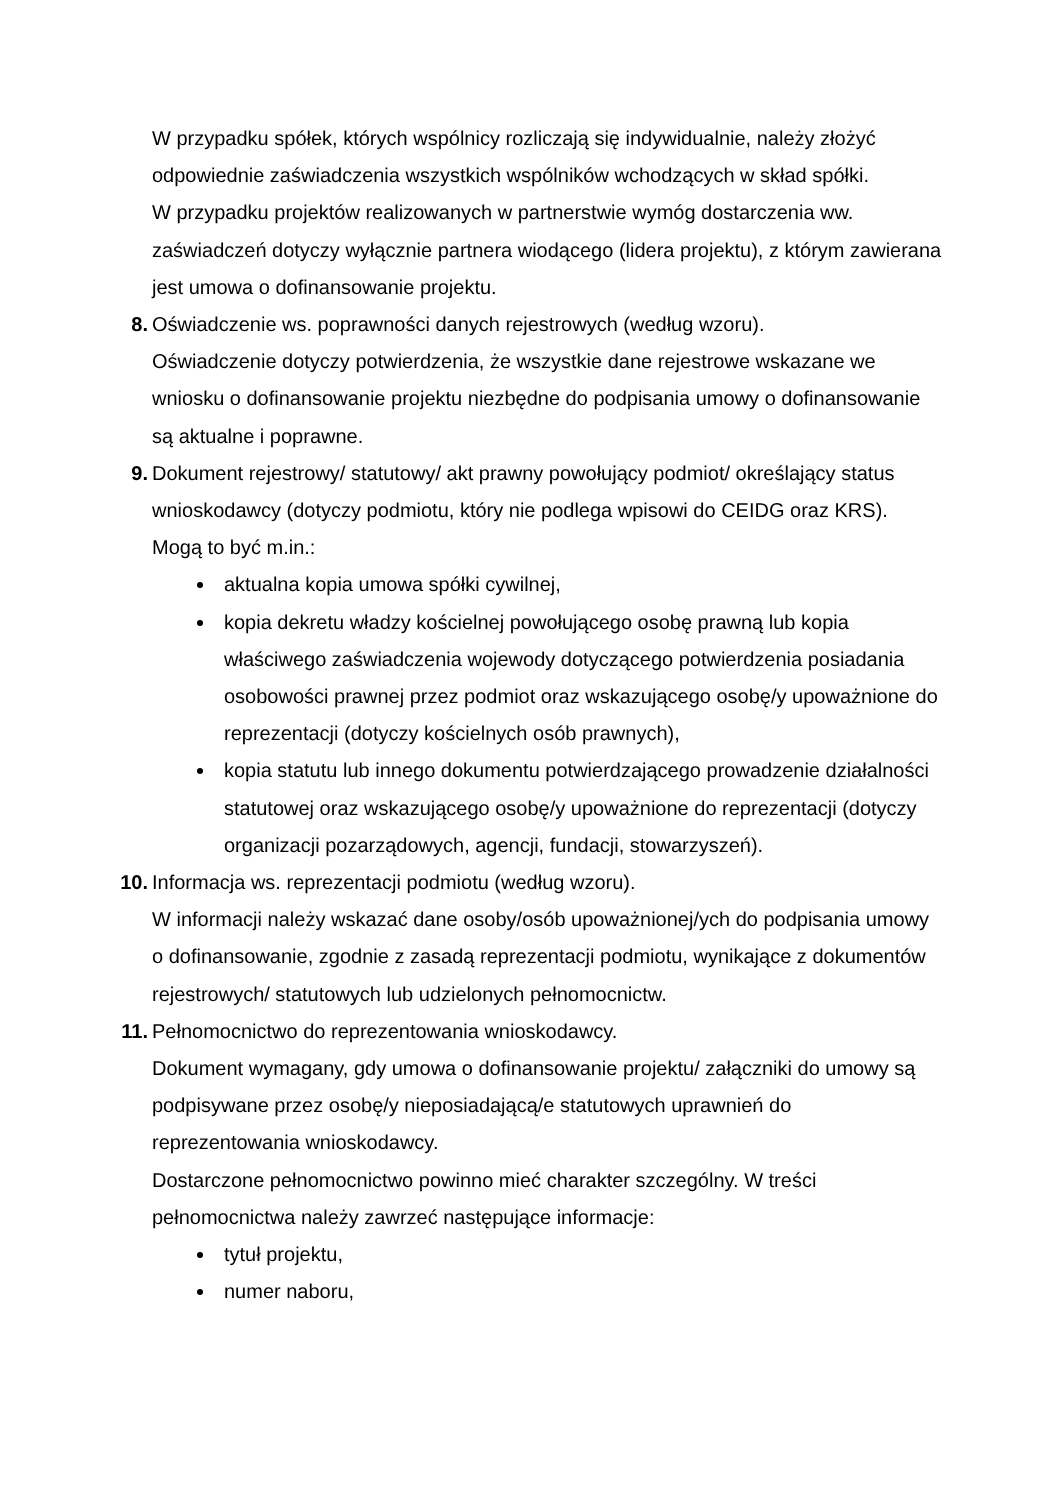W przypadku spółek, których wspólnicy rozliczają się indywidualnie, należy złożyć odpowiednie zaświadczenia wszystkich wspólników wchodzących w skład spółki.
W przypadku projektów realizowanych w partnerstwie wymóg dostarczenia ww. zaświadczeń dotyczy wyłącznie partnera wiodącego (lidera projektu), z którym zawierana jest umowa o dofinansowanie projektu.
8. Oświadczenie ws. poprawności danych rejestrowych (według wzoru).
Oświadczenie dotyczy potwierdzenia, że wszystkie dane rejestrowe wskazane we wniosku o dofinansowanie projektu niezbędne do podpisania umowy o dofinansowanie są aktualne i poprawne.
9. Dokument rejestrowy/ statutowy/ akt prawny powołujący podmiot/ określający status wnioskodawcy (dotyczy podmiotu, który nie podlega wpisowi do CEIDG oraz KRS). Mogą to być m.in.:
aktualna kopia umowa spółki cywilnej,
kopia dekretu władzy kościelnej powołującego osobę prawną lub kopia właściwego zaświadczenia wojewody dotyczącego potwierdzenia posiadania osobowości prawnej przez podmiot oraz wskazującego osobę/y upoważnione do reprezentacji (dotyczy kościelnych osób prawnych),
kopia statutu lub innego dokumentu potwierdzającego prowadzenie działalności statutowej oraz wskazującego osobę/y upoważnione do reprezentacji (dotyczy organizacji pozarządowych, agencji, fundacji, stowarzyszeń).
10. Informacja ws. reprezentacji podmiotu (według wzoru).
W informacji należy wskazać dane osoby/osób upoważnionej/ych do podpisania umowy o dofinansowanie, zgodnie z zasadą reprezentacji podmiotu, wynikające z dokumentów rejestrowych/ statutowych lub udzielonych pełnomocnictw.
11. Pełnomocnictwo do reprezentowania wnioskodawcy.
Dokument wymagany, gdy umowa o dofinansowanie projektu/ załączniki do umowy są podpisywane przez osobę/y nieposiadającą/e statutowych uprawnień do reprezentowania wnioskodawcy.
Dostarczone pełnomocnictwo powinno mieć charakter szczególny. W treści pełnomocnictwa należy zawrzeć następujące informacje:
tytuł projektu,
numer naboru,